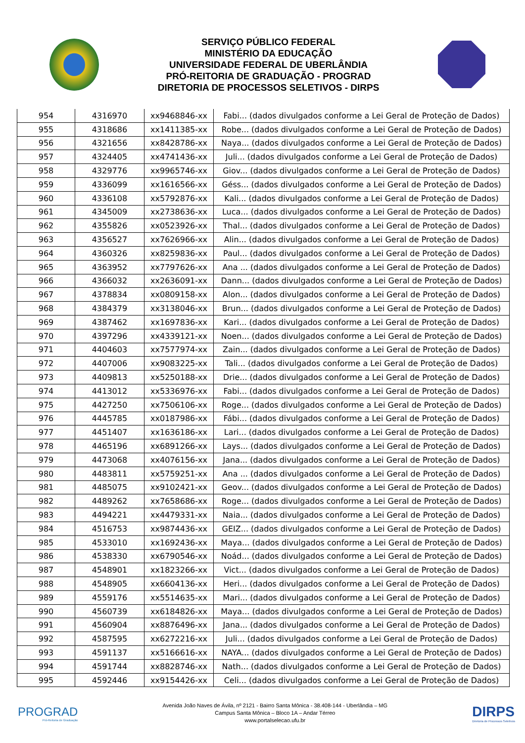SERVIÇO PÚBLICO FEDERAL
MINISTÉRIO DA EDUCAÇÃO
UNIVERSIDADE FEDERAL DE UBERLÂNDIA
PRÓ-REITORIA DE GRADUAÇÃO - PROGRAD
DIRETORIA DE PROCESSOS SELETIVOS - DIRPS
| 954 | 4316970 | xx9468846-xx | Fabi... (dados divulgados conforme a Lei Geral de Proteção de Dados) |
| 955 | 4318686 | xx1411385-xx | Robe... (dados divulgados conforme a Lei Geral de Proteção de Dados) |
| 956 | 4321656 | xx8428786-xx | Naya... (dados divulgados conforme a Lei Geral de Proteção de Dados) |
| 957 | 4324405 | xx4741436-xx | Juli... (dados divulgados conforme a Lei Geral de Proteção de Dados) |
| 958 | 4329776 | xx9965746-xx | Giov... (dados divulgados conforme a Lei Geral de Proteção de Dados) |
| 959 | 4336099 | xx1616566-xx | Géss... (dados divulgados conforme a Lei Geral de Proteção de Dados) |
| 960 | 4336108 | xx5792876-xx | Kali... (dados divulgados conforme a Lei Geral de Proteção de Dados) |
| 961 | 4345009 | xx2738636-xx | Luca... (dados divulgados conforme a Lei Geral de Proteção de Dados) |
| 962 | 4355826 | xx0523926-xx | Thal... (dados divulgados conforme a Lei Geral de Proteção de Dados) |
| 963 | 4356527 | xx7626966-xx | Alin... (dados divulgados conforme a Lei Geral de Proteção de Dados) |
| 964 | 4360326 | xx8259836-xx | Paul... (dados divulgados conforme a Lei Geral de Proteção de Dados) |
| 965 | 4363952 | xx7797626-xx | Ana ... (dados divulgados conforme a Lei Geral de Proteção de Dados) |
| 966 | 4366032 | xx2636091-xx | Dann... (dados divulgados conforme a Lei Geral de Proteção de Dados) |
| 967 | 4378834 | xx0809158-xx | Alon... (dados divulgados conforme a Lei Geral de Proteção de Dados) |
| 968 | 4384379 | xx3138046-xx | Brun... (dados divulgados conforme a Lei Geral de Proteção de Dados) |
| 969 | 4387462 | xx1697836-xx | Kari... (dados divulgados conforme a Lei Geral de Proteção de Dados) |
| 970 | 4397296 | xx4339121-xx | Noen... (dados divulgados conforme a Lei Geral de Proteção de Dados) |
| 971 | 4404603 | xx7577974-xx | Zain... (dados divulgados conforme a Lei Geral de Proteção de Dados) |
| 972 | 4407006 | xx9083225-xx | Tali... (dados divulgados conforme a Lei Geral de Proteção de Dados) |
| 973 | 4409813 | xx5250188-xx | Drie... (dados divulgados conforme a Lei Geral de Proteção de Dados) |
| 974 | 4413012 | xx5336976-xx | Fabi... (dados divulgados conforme a Lei Geral de Proteção de Dados) |
| 975 | 4427250 | xx7506106-xx | Roge... (dados divulgados conforme a Lei Geral de Proteção de Dados) |
| 976 | 4445785 | xx0187986-xx | Fábi... (dados divulgados conforme a Lei Geral de Proteção de Dados) |
| 977 | 4451407 | xx1636186-xx | Lari... (dados divulgados conforme a Lei Geral de Proteção de Dados) |
| 978 | 4465196 | xx6891266-xx | Lays... (dados divulgados conforme a Lei Geral de Proteção de Dados) |
| 979 | 4473068 | xx4076156-xx | Jana... (dados divulgados conforme a Lei Geral de Proteção de Dados) |
| 980 | 4483811 | xx5759251-xx | Ana ... (dados divulgados conforme a Lei Geral de Proteção de Dados) |
| 981 | 4485075 | xx9102421-xx | Geov... (dados divulgados conforme a Lei Geral de Proteção de Dados) |
| 982 | 4489262 | xx7658686-xx | Roge... (dados divulgados conforme a Lei Geral de Proteção de Dados) |
| 983 | 4494221 | xx4479331-xx | Naia... (dados divulgados conforme a Lei Geral de Proteção de Dados) |
| 984 | 4516753 | xx9874436-xx | GEIZ... (dados divulgados conforme a Lei Geral de Proteção de Dados) |
| 985 | 4533010 | xx1692436-xx | Maya... (dados divulgados conforme a Lei Geral de Proteção de Dados) |
| 986 | 4538330 | xx6790546-xx | Noád... (dados divulgados conforme a Lei Geral de Proteção de Dados) |
| 987 | 4548901 | xx1823266-xx | Vict... (dados divulgados conforme a Lei Geral de Proteção de Dados) |
| 988 | 4548905 | xx6604136-xx | Heri... (dados divulgados conforme a Lei Geral de Proteção de Dados) |
| 989 | 4559176 | xx5514635-xx | Mari... (dados divulgados conforme a Lei Geral de Proteção de Dados) |
| 990 | 4560739 | xx6184826-xx | Maya... (dados divulgados conforme a Lei Geral de Proteção de Dados) |
| 991 | 4560904 | xx8876496-xx | Jana... (dados divulgados conforme a Lei Geral de Proteção de Dados) |
| 992 | 4587595 | xx6272216-xx | Juli... (dados divulgados conforme a Lei Geral de Proteção de Dados) |
| 993 | 4591137 | xx5166616-xx | NAYA... (dados divulgados conforme a Lei Geral de Proteção de Dados) |
| 994 | 4591744 | xx8828746-xx | Nath... (dados divulgados conforme a Lei Geral de Proteção de Dados) |
| 995 | 4592446 | xx9154426-xx | Celi... (dados divulgados conforme a Lei Geral de Proteção de Dados) |
PROGRAD
Pró-Reitoria de Graduação
Avenida João Naves de Ávila, nº 2121 - Bairro Santa Mônica - 38.408-144 - Uberlândia – MG
Campus Santa Mônica – Bloco 1A – Andar Térreo
www.portalselecao.ufu.br
DIRPS
Diretoria de Processos Seletivos